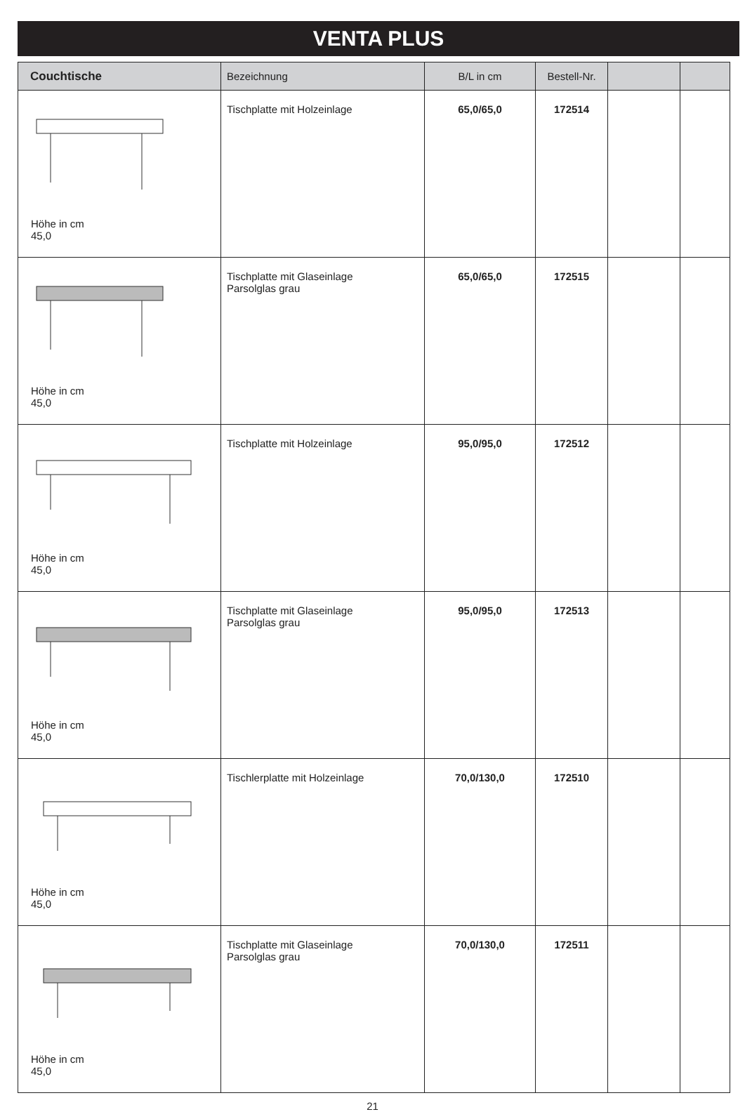VENTA PLUS
| Couchtische | Bezeichnung | B/L in cm | Bestell-Nr. | | |
| --- | --- | --- | --- | --- | --- |
| Höhe in cm 45,0 | Tischplatte mit Holzeinlage | 65,0/65,0 | 172514 | | |
| Höhe in cm 45,0 | Tischplatte mit Glaseinlage Parsolglas grau | 65,0/65,0 | 172515 | | |
| Höhe in cm 45,0 | Tischplatte mit Holzeinlage | 95,0/95,0 | 172512 | | |
| Höhe in cm 45,0 | Tischplatte mit Glaseinlage Parsolglas grau | 95,0/95,0 | 172513 | | |
| Höhe in cm 45,0 | Tischlerplatte mit Holzeinlage | 70,0/130,0 | 172510 | | |
| Höhe in cm 45,0 | Tischplatte mit Glaseinlage Parsolglas grau | 70,0/130,0 | 172511 | | |
21